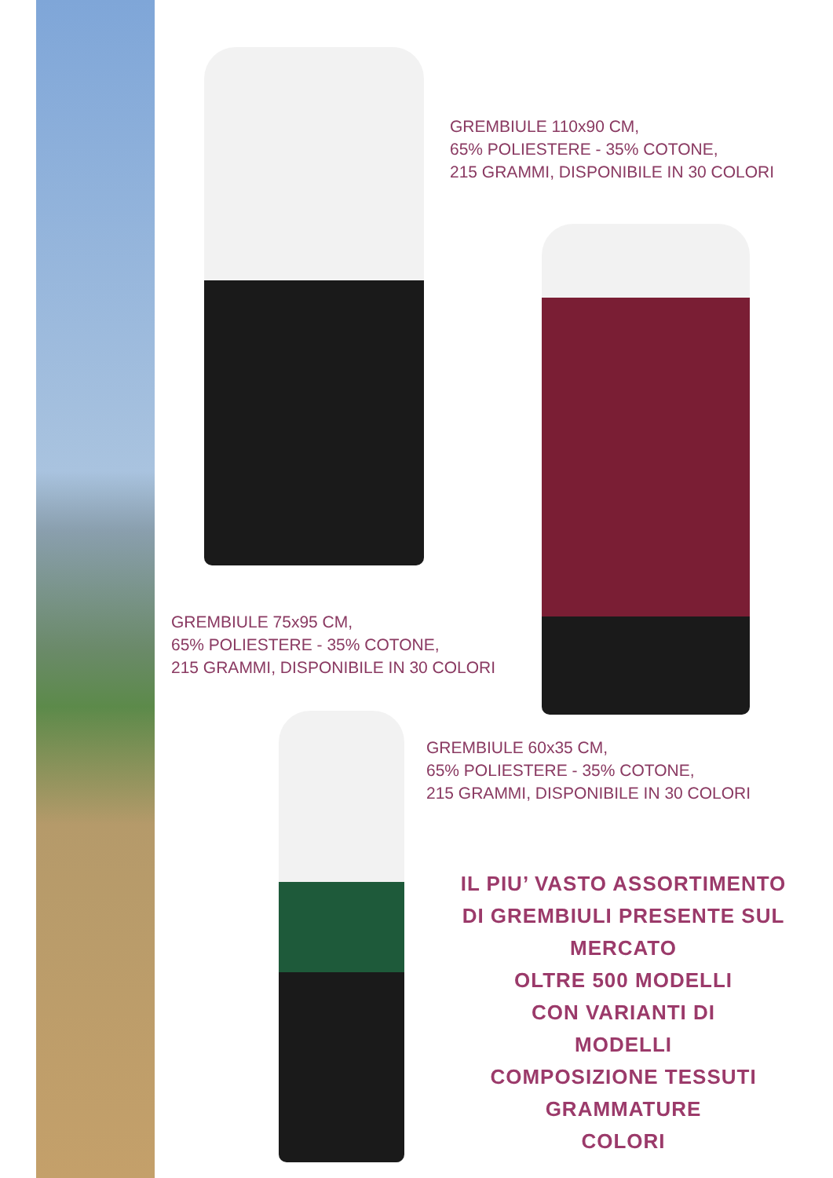GREMBIULE 110x90 CM,
65% POLIESTERE - 35% COTONE,
215 GRAMMI, DISPONIBILE IN 30 COLORI
GREMBIULE 75x95 CM,
65% POLIESTERE - 35% COTONE,
215 GRAMMI, DISPONIBILE IN 30 COLORI
GREMBIULE 60x35 CM,
65% POLIESTERE - 35% COTONE,
215 GRAMMI, DISPONIBILE IN 30 COLORI
IL PIU’ VASTO ASSORTIMENTO
DI GREMBIULI PRESENTE SUL
MERCATO
OLTRE 500 MODELLI
CON VARIANTI DI
MODELLI
COMPOSIZIONE TESSUTI
GRAMMATURE
COLORI